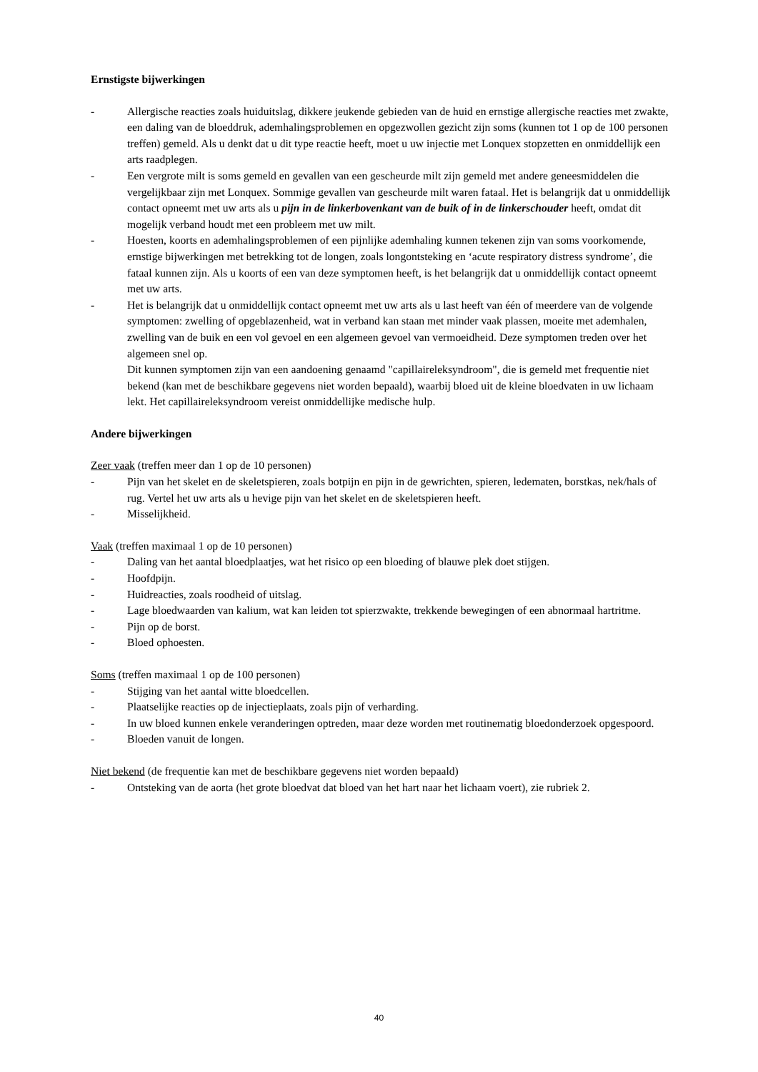Ernstigste bijwerkingen
- Allergische reacties zoals huiduitslag, dikkere jeukende gebieden van de huid en ernstige allergische reacties met zwakte, een daling van de bloeddruk, ademhalingsproblemen en opgezwollen gezicht zijn soms (kunnen tot 1 op de 100 personen treffen) gemeld. Als u denkt dat u dit type reactie heeft, moet u uw injectie met Lonquex stopzetten en onmiddellijk een arts raadplegen.
- Een vergrote milt is soms gemeld en gevallen van een gescheurde milt zijn gemeld met andere geneesmiddelen die vergelijkbaar zijn met Lonquex. Sommige gevallen van gescheurde milt waren fataal. Het is belangrijk dat u onmiddellijk contact opneemt met uw arts als u pijn in de linkerbovenkant van de buik of in de linkerschouder heeft, omdat dit mogelijk verband houdt met een probleem met uw milt.
- Hoesten, koorts en ademhalingsproblemen of een pijnlijke ademhaling kunnen tekenen zijn van soms voorkomende, ernstige bijwerkingen met betrekking tot de longen, zoals longontsteking en ‘acute respiratory distress syndrome’, die fataal kunnen zijn. Als u koorts of een van deze symptomen heeft, is het belangrijk dat u onmiddellijk contact opneemt met uw arts.
- Het is belangrijk dat u onmiddellijk contact opneemt met uw arts als u last heeft van één of meerdere van de volgende symptomen: zwelling of opgeblazenheid, wat in verband kan staan met minder vaak plassen, moeite met ademhalen, zwelling van de buik en een vol gevoel en een algemeen gevoel van vermoeidheid. Deze symptomen treden over het algemeen snel op.
Dit kunnen symptomen zijn van een aandoening genaamd "capillaireleksyndroom", die is gemeld met frequentie niet bekend (kan met de beschikbare gegevens niet worden bepaald), waarbij bloed uit de kleine bloedvaten in uw lichaam lekt. Het capillaireleksyndroom vereist onmiddellijke medische hulp.
Andere bijwerkingen
Zeer vaak (treffen meer dan 1 op de 10 personen)
- Pijn van het skelet en de skeletspieren, zoals botpijn en pijn in de gewrichten, spieren, ledematen, borstkas, nek/hals of rug. Vertel het uw arts als u hevige pijn van het skelet en de skeletspieren heeft.
- Misselijkheid.
Vaak (treffen maximaal 1 op de 10 personen)
- Daling van het aantal bloedplaatjes, wat het risico op een bloeding of blauwe plek doet stijgen.
- Hoofdpijn.
- Huidreacties, zoals roodheid of uitslag.
- Lage bloedwaarden van kalium, wat kan leiden tot spierzwakte, trekkende bewegingen of een abnormaal hartritme.
- Pijn op de borst.
- Bloed ophoesten.
Soms (treffen maximaal 1 op de 100 personen)
- Stijging van het aantal witte bloedcellen.
- Plaatselijke reacties op de injectieplaats, zoals pijn of verharding.
- In uw bloed kunnen enkele veranderingen optreden, maar deze worden met routinematig bloedonderzoek opgespoord.
- Bloeden vanuit de longen.
Niet bekend (de frequentie kan met de beschikbare gegevens niet worden bepaald)
- Ontsteking van de aorta (het grote bloedvat dat bloed van het hart naar het lichaam voert), zie rubriek 2.
40